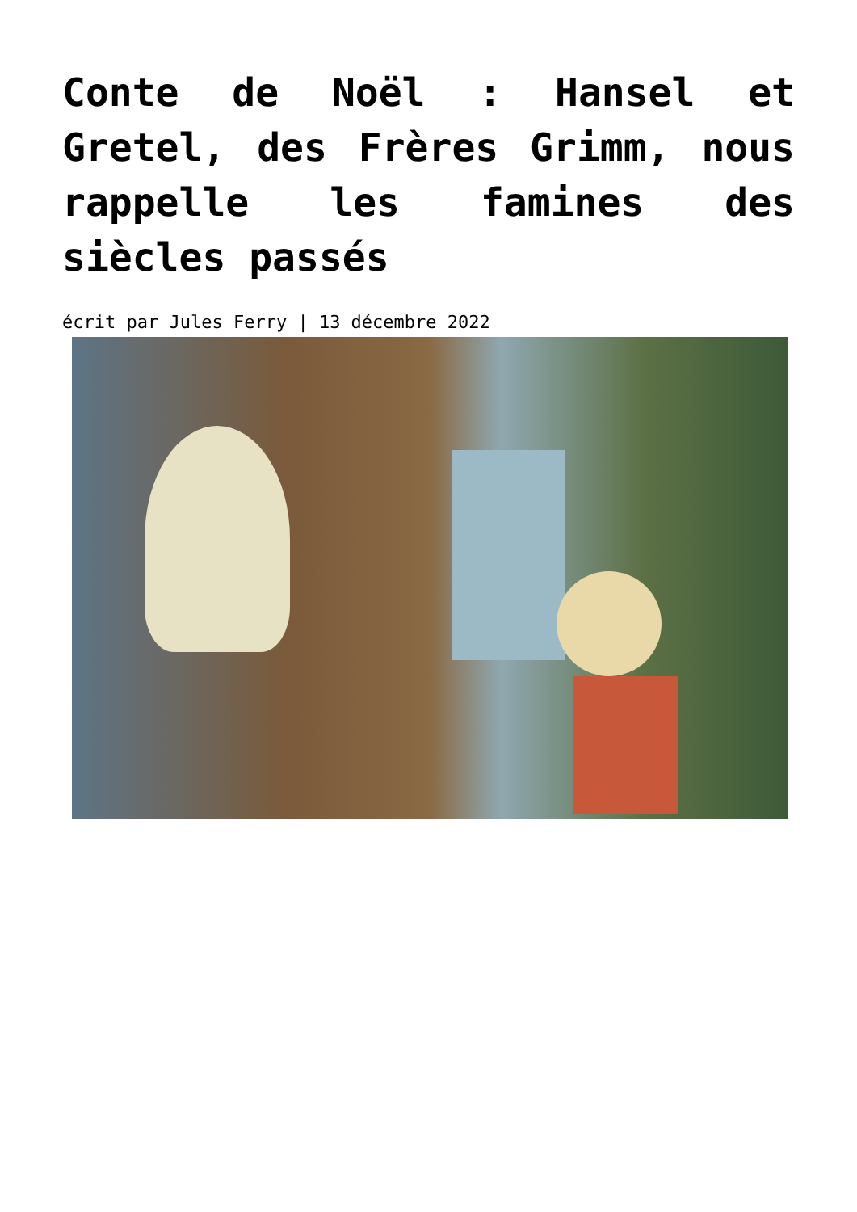Conte de Noël : Hansel et Gretel, des Frères Grimm, nous rappelle les famines des siècles passés
écrit par Jules Ferry | 13 décembre 2022